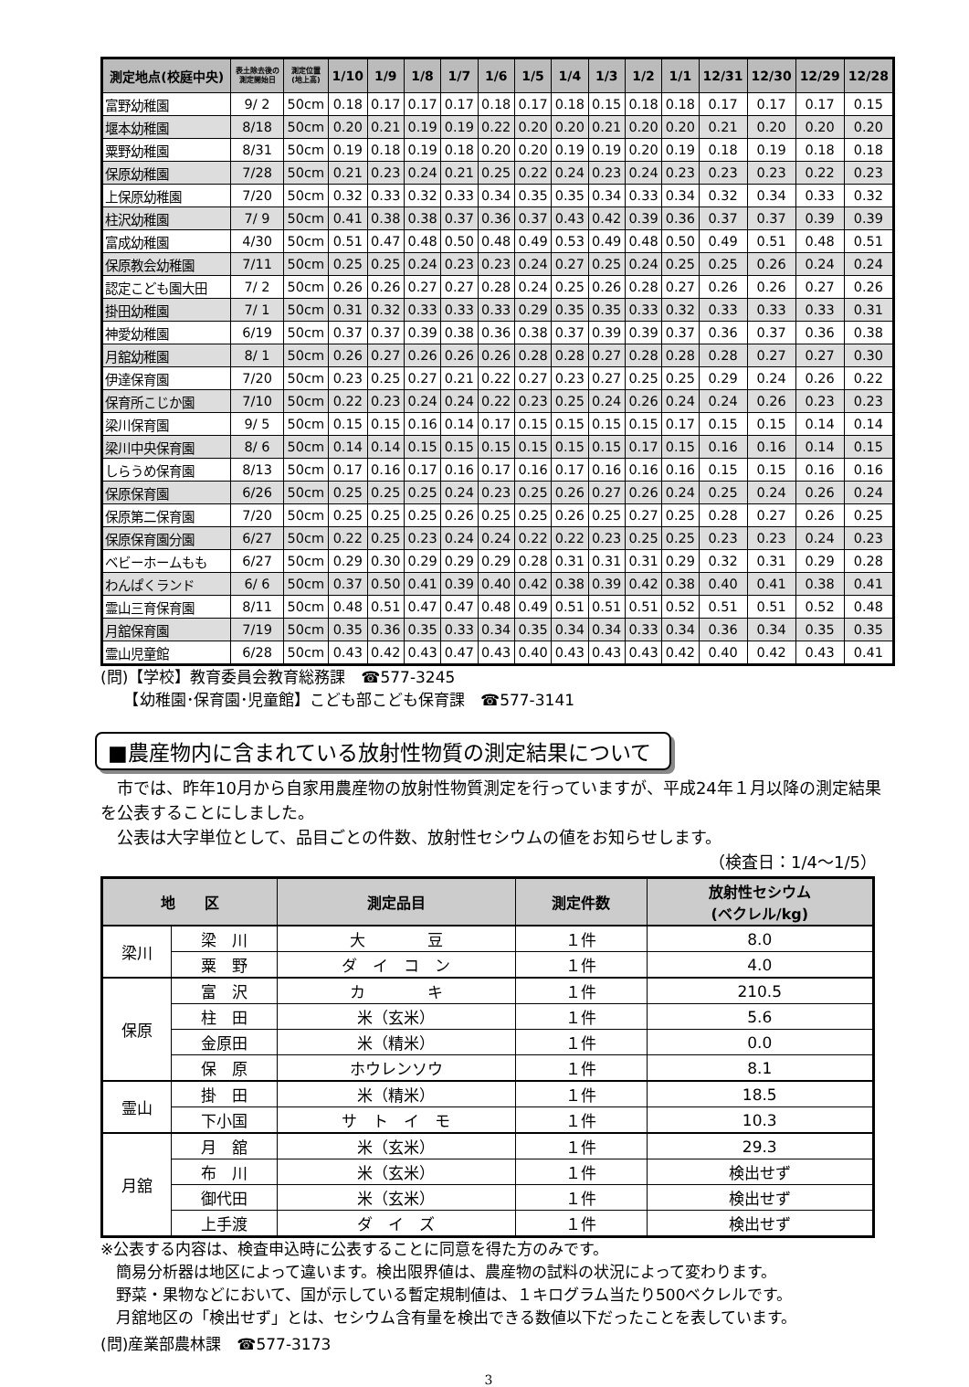| 測定地点(校庭中央) | 表土除去後の 測定開始日 | 測定位置 (地上高) | 1/10 | 1/9 | 1/8 | 1/7 | 1/6 | 1/5 | 1/4 | 1/3 | 1/2 | 1/1 | 12/31 | 12/30 | 12/29 | 12/28 |
| --- | --- | --- | --- | --- | --- | --- | --- | --- | --- | --- | --- | --- | --- | --- | --- | --- |
| 富野幼稚園 | 9/ 2 | 50cm | 0.18 | 0.17 | 0.17 | 0.17 | 0.18 | 0.17 | 0.18 | 0.15 | 0.18 | 0.18 | 0.17 | 0.17 | 0.17 | 0.15 |
| 堰本幼稚園 | 8/18 | 50cm | 0.20 | 0.21 | 0.19 | 0.19 | 0.22 | 0.20 | 0.20 | 0.21 | 0.20 | 0.20 | 0.21 | 0.20 | 0.20 | 0.20 |
| 粟野幼稚園 | 8/31 | 50cm | 0.19 | 0.18 | 0.19 | 0.18 | 0.20 | 0.20 | 0.19 | 0.19 | 0.20 | 0.19 | 0.18 | 0.19 | 0.18 | 0.18 |
| 保原幼稚園 | 7/28 | 50cm | 0.21 | 0.23 | 0.24 | 0.21 | 0.25 | 0.22 | 0.24 | 0.23 | 0.24 | 0.23 | 0.23 | 0.23 | 0.22 | 0.23 |
| 上保原幼稚園 | 7/20 | 50cm | 0.32 | 0.33 | 0.32 | 0.33 | 0.34 | 0.35 | 0.35 | 0.34 | 0.33 | 0.34 | 0.32 | 0.34 | 0.33 | 0.32 |
| 柱沢幼稚園 | 7/ 9 | 50cm | 0.41 | 0.38 | 0.38 | 0.37 | 0.36 | 0.37 | 0.43 | 0.42 | 0.39 | 0.36 | 0.37 | 0.37 | 0.39 | 0.39 |
| 富成幼稚園 | 4/30 | 50cm | 0.51 | 0.47 | 0.48 | 0.50 | 0.48 | 0.49 | 0.53 | 0.49 | 0.48 | 0.50 | 0.49 | 0.51 | 0.48 | 0.51 |
| 保原教会幼稚園 | 7/11 | 50cm | 0.25 | 0.25 | 0.24 | 0.23 | 0.23 | 0.24 | 0.27 | 0.25 | 0.24 | 0.25 | 0.25 | 0.26 | 0.24 | 0.24 |
| 認定こども園大田 | 7/ 2 | 50cm | 0.26 | 0.26 | 0.27 | 0.27 | 0.28 | 0.24 | 0.25 | 0.26 | 0.28 | 0.27 | 0.26 | 0.26 | 0.27 | 0.26 |
| 掛田幼稚園 | 7/ 1 | 50cm | 0.31 | 0.32 | 0.33 | 0.33 | 0.33 | 0.29 | 0.35 | 0.35 | 0.33 | 0.32 | 0.33 | 0.33 | 0.33 | 0.31 |
| 神愛幼稚園 | 6/19 | 50cm | 0.37 | 0.37 | 0.39 | 0.38 | 0.36 | 0.38 | 0.37 | 0.39 | 0.39 | 0.37 | 0.36 | 0.37 | 0.36 | 0.38 |
| 月舘幼稚園 | 8/ 1 | 50cm | 0.26 | 0.27 | 0.26 | 0.26 | 0.26 | 0.28 | 0.28 | 0.27 | 0.28 | 0.28 | 0.28 | 0.27 | 0.27 | 0.30 |
| 伊達保育園 | 7/20 | 50cm | 0.23 | 0.25 | 0.27 | 0.21 | 0.22 | 0.27 | 0.23 | 0.27 | 0.25 | 0.25 | 0.29 | 0.24 | 0.26 | 0.22 |
| 保育所こじか園 | 7/10 | 50cm | 0.22 | 0.23 | 0.24 | 0.24 | 0.22 | 0.23 | 0.25 | 0.24 | 0.26 | 0.24 | 0.24 | 0.26 | 0.23 | 0.23 |
| 梁川保育園 | 9/ 5 | 50cm | 0.15 | 0.15 | 0.16 | 0.14 | 0.17 | 0.15 | 0.15 | 0.15 | 0.15 | 0.17 | 0.15 | 0.15 | 0.14 | 0.14 |
| 梁川中央保育園 | 8/ 6 | 50cm | 0.14 | 0.14 | 0.15 | 0.15 | 0.15 | 0.15 | 0.15 | 0.15 | 0.17 | 0.15 | 0.16 | 0.16 | 0.14 | 0.15 |
| しらうめ保育園 | 8/13 | 50cm | 0.17 | 0.16 | 0.17 | 0.16 | 0.17 | 0.16 | 0.17 | 0.16 | 0.16 | 0.16 | 0.15 | 0.15 | 0.16 | 0.16 |
| 保原保育園 | 6/26 | 50cm | 0.25 | 0.25 | 0.25 | 0.24 | 0.23 | 0.25 | 0.26 | 0.27 | 0.26 | 0.24 | 0.25 | 0.24 | 0.26 | 0.24 |
| 保原第二保育園 | 7/20 | 50cm | 0.25 | 0.25 | 0.25 | 0.26 | 0.25 | 0.25 | 0.26 | 0.25 | 0.27 | 0.25 | 0.28 | 0.27 | 0.26 | 0.25 |
| 保原保育園分園 | 6/27 | 50cm | 0.22 | 0.25 | 0.23 | 0.24 | 0.24 | 0.22 | 0.22 | 0.23 | 0.25 | 0.25 | 0.23 | 0.23 | 0.24 | 0.23 |
| ベビーホームもも | 6/27 | 50cm | 0.29 | 0.30 | 0.29 | 0.29 | 0.29 | 0.28 | 0.31 | 0.31 | 0.31 | 0.29 | 0.32 | 0.31 | 0.29 | 0.28 |
| わんぱくランド | 6/ 6 | 50cm | 0.37 | 0.50 | 0.41 | 0.39 | 0.40 | 0.42 | 0.38 | 0.39 | 0.42 | 0.38 | 0.40 | 0.41 | 0.38 | 0.41 |
| 霊山三育保育園 | 8/11 | 50cm | 0.48 | 0.51 | 0.47 | 0.47 | 0.48 | 0.49 | 0.51 | 0.51 | 0.51 | 0.52 | 0.51 | 0.51 | 0.52 | 0.48 |
| 月舘保育園 | 7/19 | 50cm | 0.35 | 0.36 | 0.35 | 0.33 | 0.34 | 0.35 | 0.34 | 0.34 | 0.33 | 0.34 | 0.36 | 0.34 | 0.35 | 0.35 |
| 霊山児童館 | 6/28 | 50cm | 0.43 | 0.42 | 0.43 | 0.47 | 0.43 | 0.40 | 0.43 | 0.43 | 0.43 | 0.42 | 0.40 | 0.42 | 0.43 | 0.41 |
(問)【学校】教育委員会教育総務課　☎577-3245
　　【幼稚園･保育園･児童館】こども部こども保育課　☎577-3141
■農産物内に含まれている放射性物質の測定結果について
　市では、昨年10月から自家用農産物の放射性物質測定を行っていますが、平成24年１月以降の測定結果を公表することにしました。
　公表は大字単位として、品目ごとの件数、放射性セシウムの値をお知らせします。
（検査日：1/4〜1/5）
| 地 区 | | 測定品目 | 測定件数 | 放射性セシウム (ベクレル/kg) |
| --- | --- | --- | --- | --- |
| 梁川 | 梁 川 | 大 豆 | １件 | 8.0 |
| | 粟 野 | ダ イ コ ン | １件 | 4.0 |
| 保原 | 富 沢 | カ キ | １件 | 210.5 |
| | 柱 田 | 米（玄米） | １件 | 5.6 |
| | 金原田 | 米（精米） | １件 | 0.0 |
| | 保 原 | ホウレンソウ | １件 | 8.1 |
| 霊山 | 掛 田 | 米（精米） | １件 | 18.5 |
| | 下小国 | サ ト イ モ | １件 | 10.3 |
| 月舘 | 月 舘 | 米（玄米） | １件 | 29.3 |
| | 布 川 | 米（玄米） | １件 | 検出せず |
| | 御代田 | 米（玄米） | １件 | 検出せず |
| | 上手渡 | ダ イ ズ | １件 | 検出せず |
※公表する内容は、検査申込時に公表することに同意を得た方のみです。
　簡易分析器は地区によって違います。検出限界値は、農産物の試料の状況によって変わります。
　野菜・果物などにおいて、国が示している暫定規制値は、１キログラム当たり500ベクレルです。
　月舘地区の「検出せず」とは、セシウム含有量を検出できる数値以下だったことを表しています。
(問)産業部農林課　☎577-3173
3